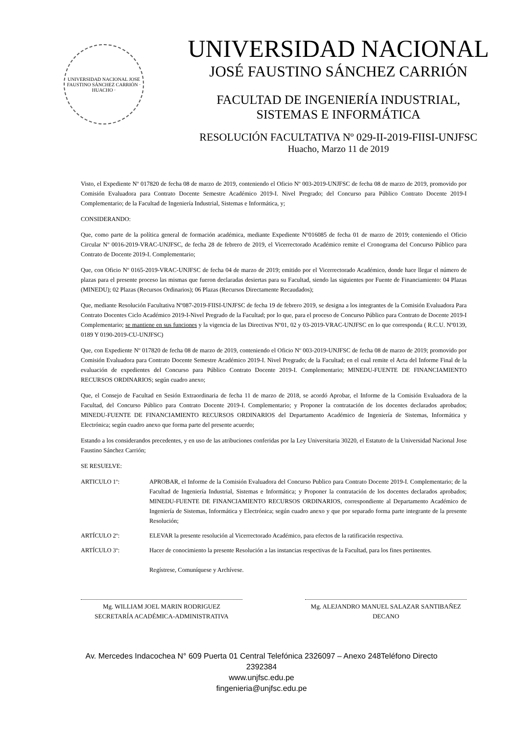UNIVERSIDAD NACIONAL JOSE FAUSTINO SÁNCHEZ CARRIÓN · HUACHO ·
UNIVERSIDAD NACIONAL
JOSÉ FAUSTINO SÁNCHEZ CARRIÓN
FACULTAD DE INGENIERÍA INDUSTRIAL,
SISTEMAS E INFORMÁTICA
RESOLUCIÓN FACULTATIVA Nº 029-II-2019-FIISI-UNJFSC
Huacho, Marzo 11 de 2019
Visto, el Expediente Nº 017820 de fecha 08 de marzo de 2019, conteniendo el Oficio Nº 003-2019-UNJFSC de fecha 08 de marzo de 2019, promovido por Comisión Evaluadora para Contrato Docente Semestre Académico 2019-I. Nivel Pregrado; del Concurso para Público Contrato Docente 2019-I Complementario; de la Facultad de Ingeniería Industrial, Sistemas e Informática, y;
CONSIDERANDO:
Que, como parte de la política general de formación académica, mediante Expediente Nº016085 de fecha 01 de marzo de 2019; conteniendo el Oficio Circular Nº 0016-2019-VRAC-UNJFSC, de fecha 28 de febrero de 2019, el Vicerrectorado Académico remite el Cronograma del Concurso Público para Contrato de Docente 2019-I. Complementario;
Que, con Oficio Nº 0165-2019-VRAC-UNJFSC de fecha 04 de marzo de 2019; emitido por el Vicerrectorado Académico, donde hace llegar el número de plazas para el presente proceso las mismas que fueron declaradas desiertas para su Facultad, siendo las siguientes por Fuente de Financiamiento: 04 Plazas (MINEDU); 02 Plazas (Recursos Ordinarios); 06 Plazas (Recursos Directamente Recaudados);
Que, mediante Resolución Facultativa Nº087-2019-FIISI-UNJFSC de fecha 19 de febrero 2019, se designa a los integrantes de la Comisión Evaluadora Para Contrato Docentes Ciclo Académico 2019-I-Nivel Pregrado de la Facultad; por lo que, para el proceso de Concurso Público para Contrato de Docente 2019-I Complementario; se mantiene en sus funciones y la vigencia de las Directivas Nº01, 02 y 03-2019-VRAC-UNJFSC en lo que corresponda ( R.C.U. Nº0139, 0189 Y 0190-2019-CU-UNJFSC)
Que, con Expediente Nº 017820 de fecha 08 de marzo de 2019, conteniendo el Oficio Nº 003-2019-UNJFSC de fecha 08 de marzo de 2019; promovido por Comisión Evaluadora para Contrato Docente Semestre Académico 2019-I. Nivel Pregrado; de la Facultad; en el cual remite el Acta del Informe Final de la evaluación de expedientes del Concurso para Público Contrato Docente 2019-I. Complementario; MINEDU-FUENTE DE FINANCIAMIENTO RECURSOS ORDINARIOS; según cuadro anexo;
Que, el Consejo de Facultad en Sesión Extraordinaria de fecha 11 de marzo de 2018, se acordó Aprobar, el Informe de la Comisión Evaluadora de la Facultad, del Concurso Público para Contrato Docente 2019-I. Complementario; y Proponer la contratación de los docentes declarados aprobados; MINEDU-FUENTE DE FINANCIAMIENTO RECURSOS ORDINARIOS del Departamento Académico de Ingeniería de Sistemas, Informática y Electrónica; según cuadro anexo que forma parte del presente acuerdo;
Estando a los considerandos precedentes, y en uso de las atribuciones conferidas por la Ley Universitaria 30220, el Estatuto de la Universidad Nacional Jose Faustino Sánchez Carrión;
SE RESUELVE:
ARTICULO 1º: APROBAR, el Informe de la Comisión Evaluadora del Concurso Publico para Contrato Docente 2019-I. Complementario; de la Facultad de Ingeniería Industrial, Sistemas e Informática; y Proponer la contratación de los docentes declarados aprobados; MINEDU-FUENTE DE FINANCIAMIENTO RECURSOS ORDINARIOS, correspondiente al Departamento Académico de Ingeniería de Sistemas, Informática y Electrónica; según cuadro anexo y que por separado forma parte integrante de la presente Resolución;
ARTÍCULO 2º: ELEVAR la presente resolución al Vicerrectorado Académico, para efectos de la ratificación respectiva.
ARTÍCULO 3º: Hacer de conocimiento la presente Resolución a las instancias respectivas de la Facultad, para los fines pertinentes.
Regístrese, Comuníquese y Archívese.
Mg. WILLIAM JOEL MARIN RODRIGUEZ
SECRETARÍA ACADÉMICA-ADMINISTRATIVA
Mg. ALEJANDRO MANUEL SALAZAR SANTIBAÑEZ
DECANO
Av. Mercedes Indacochea N° 609 Puerta 01 Central Telefónica 2326097 – Anexo 248Teléfono Directo
2392384
www.unjfsc.edu.pe
fingenieria@unjfsc.edu.pe